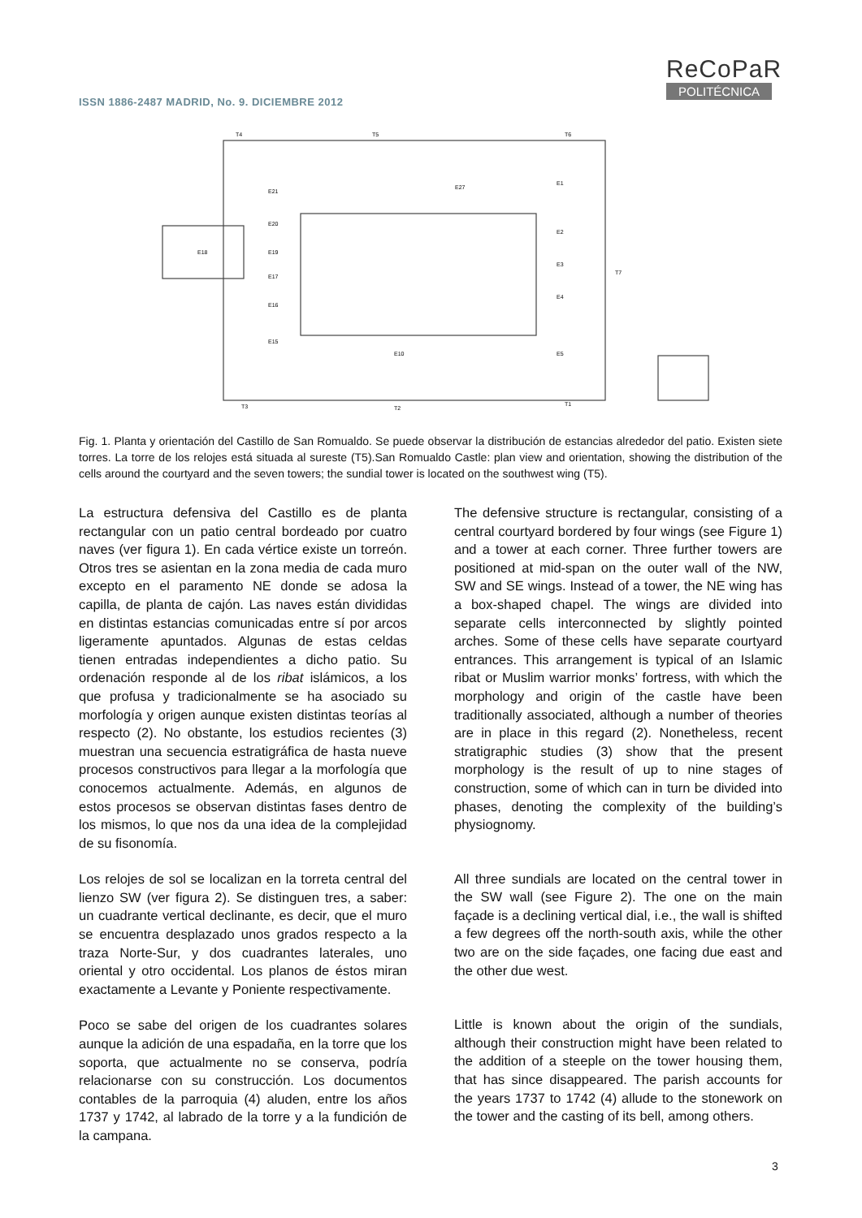ReCoPaR
POLITÉCNICA
ISSN 1886-2487 MADRID, No. 9. DICIEMBRE 2012
T4
T5
T6
T3
T2
T1
T7
E18
E21
E20
E19
E17
E16
E15
E1
E2
E3
E4
E5
E27
E10
Fig. 1. Planta y orientación del Castillo de San Romualdo. Se puede observar la distribución de estancias alrededor del patio. Existen siete torres. La torre de los relojes está situada al sureste (T5).San Romualdo Castle: plan view and orientation, showing the distribution of the cells around the courtyard and the seven towers; the sundial tower is located on the southwest wing (T5).
La estructura defensiva del Castillo es de planta rectangular con un patio central bordeado por cuatro naves (ver figura 1). En cada vértice existe un torreón. Otros tres se asientan en la zona media de cada muro excepto en el paramento NE donde se adosa la capilla, de planta de cajón. Las naves están divididas en distintas estancias comunicadas entre sí por arcos ligeramente apuntados. Algunas de estas celdas tienen entradas independientes a dicho patio. Su ordenación responde al de los ribat islámicos, a los que profusa y tradicionalmente se ha asociado su morfología y origen aunque existen distintas teorías al respecto (2). No obstante, los estudios recientes (3) muestran una secuencia estratigráfica de hasta nueve procesos constructivos para llegar a la morfología que conocemos actualmente. Además, en algunos de estos procesos se observan distintas fases dentro de los mismos, lo que nos da una idea de la complejidad de su fisonomía.
Los relojes de sol se localizan en la torreta central del lienzo SW (ver figura 2). Se distinguen tres, a saber: un cuadrante vertical declinante, es decir, que el muro se encuentra desplazado unos grados respecto a la traza Norte-Sur, y dos cuadrantes laterales, uno oriental y otro occidental. Los planos de éstos miran exactamente a Levante y Poniente respectivamente.
Poco se sabe del origen de los cuadrantes solares aunque la adición de una espadaña, en la torre que los soporta, que actualmente no se conserva, podría relacionarse con su construcción. Los documentos contables de la parroquia (4) aluden, entre los años 1737 y 1742, al labrado de la torre y a la fundición de la campana.
The defensive structure is rectangular, consisting of a central courtyard bordered by four wings (see Figure 1) and a tower at each corner. Three further towers are positioned at mid-span on the outer wall of the NW, SW and SE wings. Instead of a tower, the NE wing has a box-shaped chapel. The wings are divided into separate cells interconnected by slightly pointed arches. Some of these cells have separate courtyard entrances. This arrangement is typical of an Islamic ribat or Muslim warrior monks’ fortress, with which the morphology and origin of the castle have been traditionally associated, although a number of theories are in place in this regard (2). Nonetheless, recent stratigraphic studies (3) show that the present morphology is the result of up to nine stages of construction, some of which can in turn be divided into phases, denoting the complexity of the building’s physiognomy.
All three sundials are located on the central tower in the SW wall (see Figure 2). The one on the main façade is a declining vertical dial, i.e., the wall is shifted a few degrees off the north-south axis, while the other two are on the side façades, one facing due east and the other due west.
Little is known about the origin of the sundials, although their construction might have been related to the addition of a steeple on the tower housing them, that has since disappeared. The parish accounts for the years 1737 to 1742 (4) allude to the stonework on the tower and the casting of its bell, among others.
3